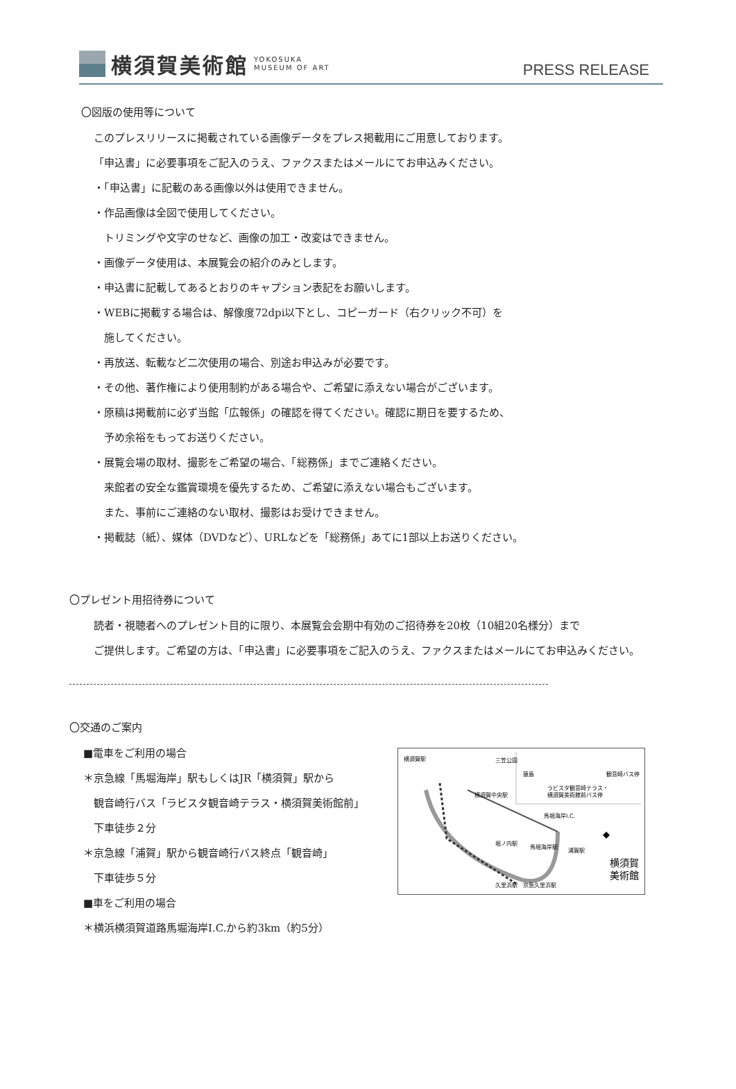横須賀美術館 YOKOSUKA
MUSEUM OF ART
PRESS RELEASE
〇図版の使用等について
このプレスリリースに掲載されている画像データをプレス掲載用にご用意しております。
「申込書」に必要事項をご記入のうえ、ファクスまたはメールにてお申込みください。
・「申込書」に記載のある画像以外は使用できません。
・作品画像は全図で使用してください。
トリミングや文字のせなど、画像の加工・改変はできません。
・画像データ使用は、本展覧会の紹介のみとします。
・申込書に記載してあるとおりのキャプション表記をお願いします。
・WEBに掲載する場合は、解像度72dpi以下とし、コピーガード（右クリック不可）を
施してください。
・再放送、転載など二次使用の場合、別途お申込みが必要です。
・その他、著作権により使用制約がある場合や、ご希望に添えない場合がございます。
・原稿は掲載前に必ず当館「広報係」の確認を得てください。確認に期日を要するため、
予め余裕をもってお送りください。
・展覧会場の取材、撮影をご希望の場合、「総務係」までご連絡ください。
来館者の安全な鑑賞環境を優先するため、ご希望に添えない場合もございます。
また、事前にご連絡のない取材、撮影はお受けできません。
・掲載誌（紙）、媒体（DVDなど）、URLなどを「総務係」あてに1部以上お送りください。
〇プレゼント用招待券について
読者・視聴者へのプレゼント目的に限り、本展覧会会期中有効のご招待券を20枚（10組20名様分）まで
ご提供します。ご希望の方は、「申込書」に必要事項をご記入のうえ、ファクスまたはメールにてお申込みください。
〇交通のご案内
■電車をご利用の場合
＊京急線「馬堀海岸」駅もしくはJR「横須賀」駅から
観音崎行バス「ラビスタ観音崎テラス・横須賀美術館前」
下車徒歩２分
＊京急線「浦賀」駅から観音崎行バス終点「観音崎」
下車徒歩５分
■車をご利用の場合
＊横浜横須賀道路馬堀海岸I.C.から約3km（約5分）
横須賀駅
横須賀中央駅
三笠公園
猿島
ラビスタ観音崎テラス・
横須賀美術館前バス停
観音崎バス停
馬堀海岸I.C.
馬堀海岸駅
浦賀駅
堀ノ内駅
久里浜駅
京急久里浜駅
横須賀
美術館